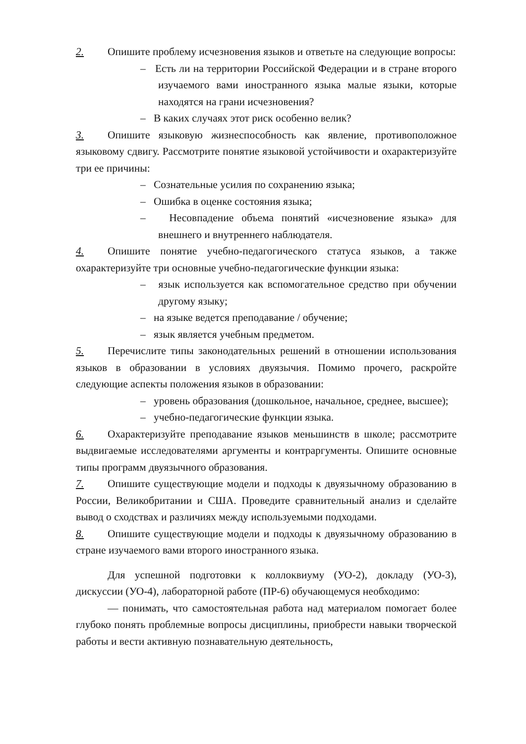2. Опишите проблему исчезновения языков и ответьте на следующие вопросы:
– Есть ли на территории Российской Федерации и в стране второго изучаемого вами иностранного языка малые языки, которые находятся на грани исчезновения?
– В каких случаях этот риск особенно велик?
3. Опишите языковую жизнеспособность как явление, противоположное языковому сдвигу. Рассмотрите понятие языковой устойчивости и охарактеризуйте три ее причины:
– Сознательные усилия по сохранению языка;
– Ошибка в оценке состояния языка;
– Несовпадение объема понятий «исчезновение языка» для внешнего и внутреннего наблюдателя.
4. Опишите понятие учебно-педагогического статуса языков, а также охарактеризуйте три основные учебно-педагогические функции языка:
– язык используется как вспомогательное средство при обучении другому языку;
– на языке ведется преподавание / обучение;
– язык является учебным предметом.
5. Перечислите типы законодательных решений в отношении использования языков в образовании в условиях двуязычия. Помимо прочего, раскройте следующие аспекты положения языков в образовании:
– уровень образования (дошкольное, начальное, среднее, высшее);
– учебно-педагогические функции языка.
6. Охарактеризуйте преподавание языков меньшинств в школе; рассмотрите выдвигаемые исследователями аргументы и контраргументы. Опишите основные типы программ двуязычного образования.
7. Опишите существующие модели и подходы к двуязычному образованию в России, Великобритании и США. Проведите сравнительный анализ и сделайте вывод о сходствах и различиях между используемыми подходами.
8. Опишите существующие модели и подходы к двуязычному образованию в стране изучаемого вами второго иностранного языка.
Для успешной подготовки к коллоквиуму (УО-2), докладу (УО-3), дискуссии (УО-4), лабораторной работе (ПР-6) обучающемуся необходимо:
— понимать, что самостоятельная работа над материалом помогает более глубоко понять проблемные вопросы дисциплины, приобрести навыки творческой работы и вести активную познавательную деятельность,